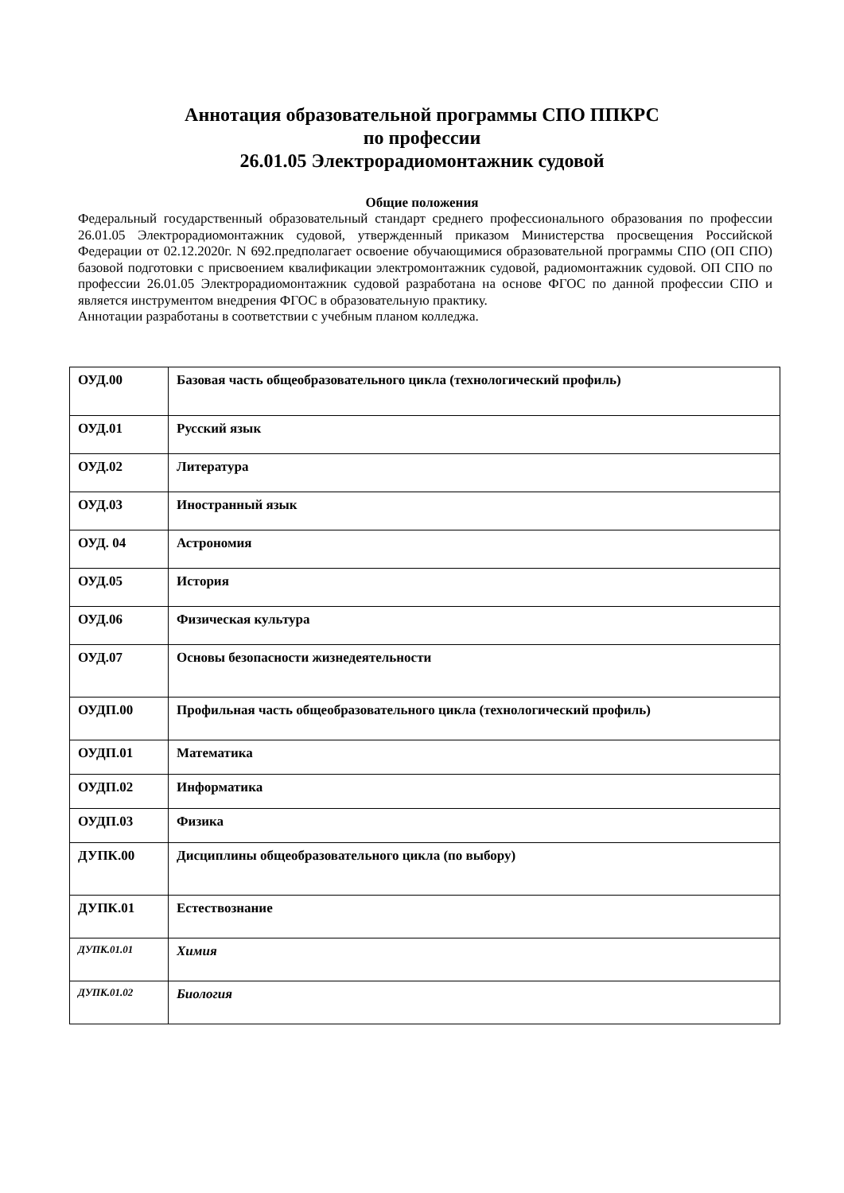Аннотация образовательной программы СПО ППКРС
по профессии
26.01.05 Электрорадиомонтажник судовой
Общие положения
Федеральный государственный образовательный стандарт среднего профессионального образования по профессии 26.01.05 Электрорадиомонтажник судовой, утвержденный приказом Министерства просвещения Российской Федерации от 02.12.2020г. N 692.предполагает освоение обучающимися образовательной программы СПО (ОП СПО) базовой подготовки с присвоением квалификации электромонтажник судовой, радиомонтажник судовой. ОП СПО по профессии 26.01.05 Электрорадиомонтажник судовой разработана на основе ФГОС по данной профессии СПО и является инструментом внедрения ФГОС в образовательную практику.
Аннотации разработаны в соответствии с учебным планом колледжа.
| ОУД.00 | Базовая часть общеобразовательного цикла (технологический профиль) |
| ОУД.01 | Русский язык |
| ОУД.02 | Литература |
| ОУД.03 | Иностранный язык |
| ОУД. 04 | Астрономия |
| ОУД.05 | История |
| ОУД.06 | Физическая культура |
| ОУД.07 | Основы безопасности жизнедеятельности |
| ОУДП.00 | Профильная часть общеобразовательного цикла (технологический профиль) |
| ОУДП.01 | Математика |
| ОУДП.02 | Информатика |
| ОУДП.03 | Физика |
| ДУПК.00 | Дисциплины общеобразовательного цикла (по выбору) |
| ДУПК.01 | Естествознание |
| ДУПК.01.01 | Химия |
| ДУПК.01.02 | Биология |